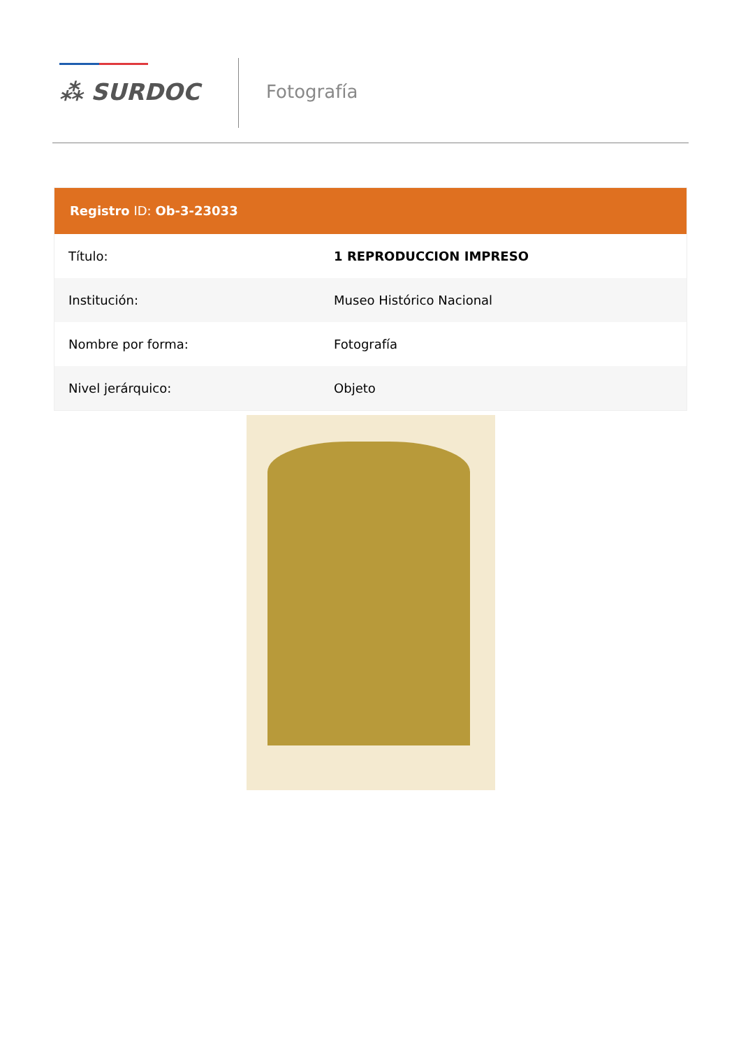⁂ SURDOC Fotografía
Registro ID: Ob-3-23033
| Título: | 1 REPRODUCCION IMPRESO |
| Institución: | Museo Histórico Nacional |
| Nombre por forma: | Fotografía |
| Nivel jerárquico: | Objeto |